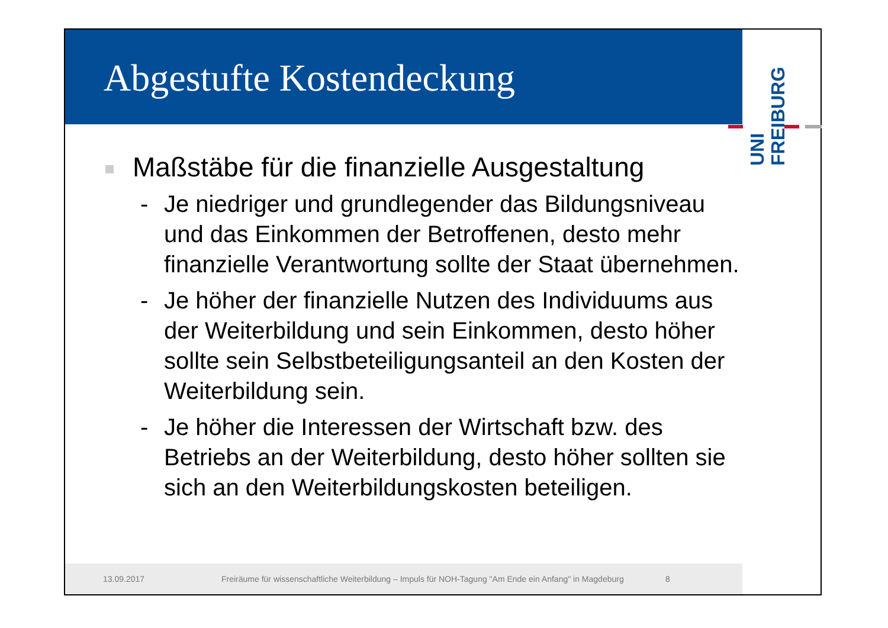Abgestufte Kostendeckung
UNI
FREIBURG
Maßstäbe für die finanzielle Ausgestaltung
- Je niedriger und grundlegender das Bildungsniveau und das Einkommen der Betroffenen, desto mehr finanzielle Verantwortung sollte der Staat übernehmen.
- Je höher der finanzielle Nutzen des Individuums aus der Weiterbildung und sein Einkommen, desto höher sollte sein Selbstbeteiligungsanteil an den Kosten der Weiterbildung sein.
- Je höher die Interessen der Wirtschaft bzw. des Betriebs an der Weiterbildung, desto höher sollten sie sich an den Weiterbildungskosten beteiligen.
13.09.2017 Freiräume für wissenschaftliche Weiterbildung – Impuls für NOH-Tagung "Am Ende ein Anfang" in Magdeburg 8